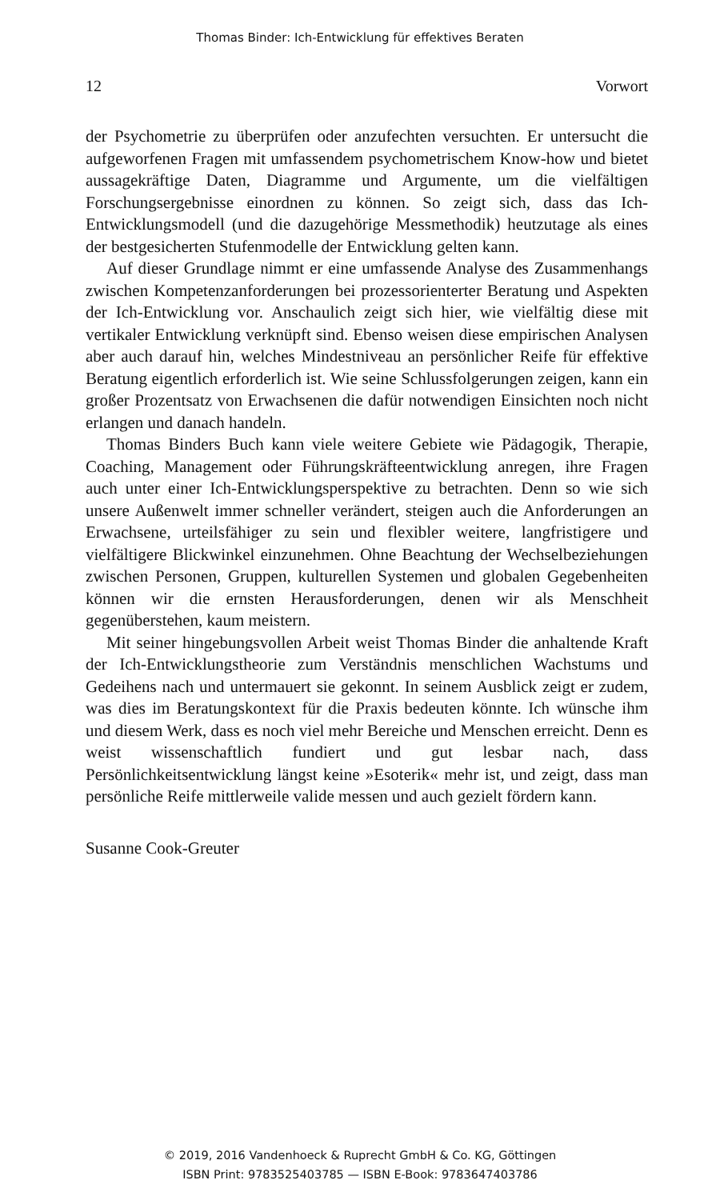Thomas Binder: Ich-Entwicklung für effektives Beraten
12 Vorwort
der Psychometrie zu überprüfen oder anzufechten versuchten. Er untersucht die aufgeworfenen Fragen mit umfassendem psychometrischem Know-how und bietet aussagekräftige Daten, Diagramme und Argumente, um die vielfältigen Forschungsergebnisse einordnen zu können. So zeigt sich, dass das Ich-Entwicklungsmodell (und die dazugehörige Messmethodik) heutzutage als eines der bestgesicherten Stufenmodelle der Entwicklung gelten kann.
Auf dieser Grundlage nimmt er eine umfassende Analyse des Zusammenhangs zwischen Kompetenzanforderungen bei prozessorienterter Beratung und Aspekten der Ich-Entwicklung vor. Anschaulich zeigt sich hier, wie vielfältig diese mit vertikaler Entwicklung verknüpft sind. Ebenso weisen diese empirischen Analysen aber auch darauf hin, welches Mindestniveau an persönlicher Reife für effektive Beratung eigentlich erforderlich ist. Wie seine Schlussfolgerungen zeigen, kann ein großer Prozentsatz von Erwachsenen die dafür notwendigen Einsichten noch nicht erlangen und danach handeln.
Thomas Binders Buch kann viele weitere Gebiete wie Pädagogik, Therapie, Coaching, Management oder Führungskräfteentwicklung anregen, ihre Fragen auch unter einer Ich-Entwicklungsperspektive zu betrachten. Denn so wie sich unsere Außenwelt immer schneller verändert, steigen auch die Anforderungen an Erwachsene, urteilsfähiger zu sein und flexibler weitere, langfristigere und vielfältigere Blickwinkel einzunehmen. Ohne Beachtung der Wechselbeziehungen zwischen Personen, Gruppen, kulturellen Systemen und globalen Gegebenheiten können wir die ernsten Herausforderungen, denen wir als Menschheit gegenüberstehen, kaum meistern.
Mit seiner hingebungsvollen Arbeit weist Thomas Binder die anhaltende Kraft der Ich-Entwicklungstheorie zum Verständnis menschlichen Wachstums und Gedeihens nach und untermauert sie gekonnt. In seinem Ausblick zeigt er zudem, was dies im Beratungskontext für die Praxis bedeuten könnte. Ich wünsche ihm und diesem Werk, dass es noch viel mehr Bereiche und Menschen erreicht. Denn es weist wissenschaftlich fundiert und gut lesbar nach, dass Persönlichkeitsentwicklung längst keine »Esoterik« mehr ist, und zeigt, dass man persönliche Reife mittlerweile valide messen und auch gezielt fördern kann.
Susanne Cook-Greuter
© 2019, 2016 Vandenhoeck & Ruprecht GmbH & Co. KG, Göttingen
ISBN Print: 9783525403785 — ISBN E-Book: 9783647403786